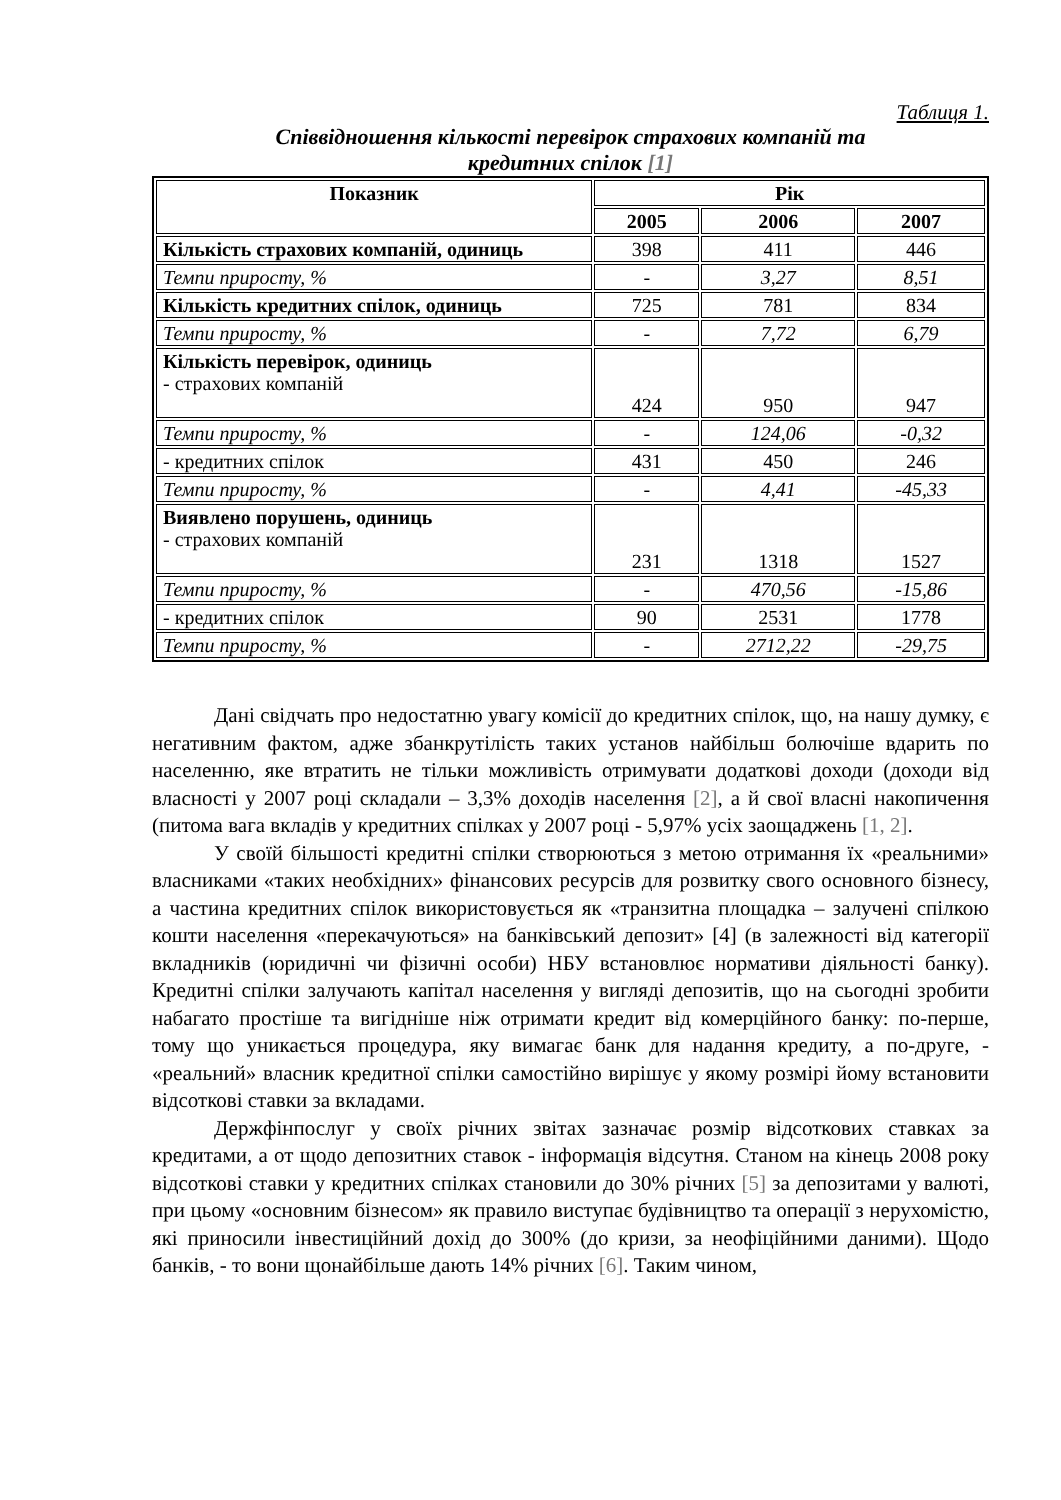Таблиця 1.
Співвідношення кількості перевірок страхових компаній та
кредитних спілок [1]
| Показник | Рік | | |
| --- | --- | --- | --- |
| | 2005 | 2006 | 2007 |
| Кількість страхових компаній, одиниць | 398 | 411 | 446 |
| Темпи приросту, % | - | 3,27 | 8,51 |
| Кількість кредитних спілок, одиниць | 725 | 781 | 834 |
| Темпи приросту, % | - | 7,72 | 6,79 |
| Кількість перевірок, одиниць - страхових компаній | 424 | 950 | 947 |
| Темпи приросту, % | - | 124,06 | -0,32 |
| - кредитних спілок | 431 | 450 | 246 |
| Темпи приросту, % | - | 4,41 | -45,33 |
| Виявлено порушень, одиниць - страхових компаній | 231 | 1318 | 1527 |
| Темпи приросту, % | - | 470,56 | -15,86 |
| - кредитних спілок | 90 | 2531 | 1778 |
| Темпи приросту, % | - | 2712,22 | -29,75 |
Дані свідчать про недостатню увагу комісії до кредитних спілок, що, на нашу думку, є негативним фактом, адже збанкрутілість таких установ найбільш болючіше вдарить по населенню, яке втратить не тільки можливість отримувати додаткові доходи (доходи від власності у 2007 році складали – 3,3% доходів населення [2], а й свої власні накопичення (питома вага вкладів у кредитних спілках у 2007 році - 5,97% усіх заощаджень [1, 2].
У своїй більшості кредитні спілки створюються з метою отримання їх «реальними» власниками «таких необхідних» фінансових ресурсів для розвитку свого основного бізнесу, а частина кредитних спілок використовується як «транзитна площадка – залучені спілкою кошти населення «перекачуються» на банківський депозит» [4] (в залежності від категорії вкладників (юридичні чи фізичні особи) НБУ встановлює нормативи діяльності банку). Кредитні спілки залучають капітал населення у вигляді депозитів, що на сьогодні зробити набагато простіше та вигідніше ніж отримати кредит від комерційного банку: по-перше, тому що уникається процедура, яку вимагає банк для надання кредиту, а по-друге, - «реальний» власник кредитної спілки самостійно вирішує у якому розмірі йому встановити відсоткові ставки за вкладами.
Держфінпослуг у своїх річних звітах зазначає розмір відсоткових ставках за кредитами, а от щодо депозитних ставок - інформація відсутня. Станом на кінець 2008 року відсоткові ставки у кредитних спілках становили до 30% річних [5] за депозитами у валюті, при цьому «основним бізнесом» як правило виступає будівництво та операції з нерухомістю, які приносили інвестиційний дохід до 300% (до кризи, за неофіційними даними). Щодо банків, - то вони щонайбільше дають 14% річних [6]. Таким чином,